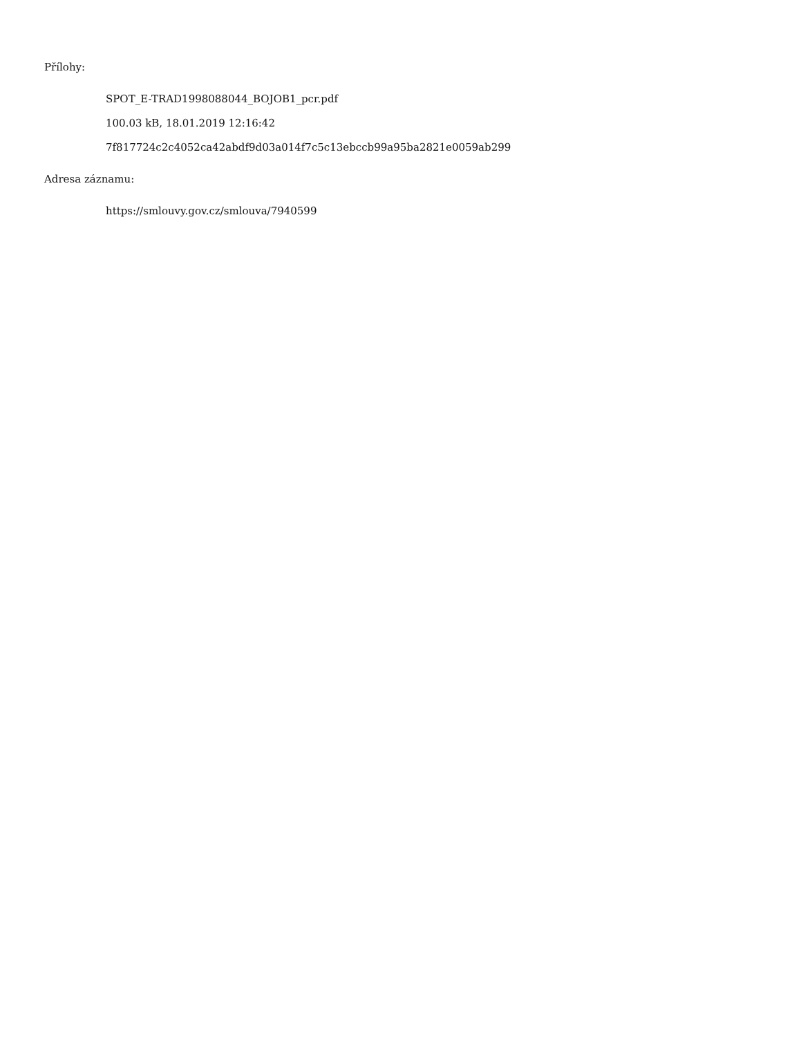Přílohy:
SPOT_E-TRAD1998088044_BOJOB1_pcr.pdf
100.03 kB, 18.01.2019 12:16:42
7f817724c2c4052ca42abdf9d03a014f7c5c13ebccb99a95ba2821e0059ab299
Adresa záznamu:
https://smlouvy.gov.cz/smlouva/7940599